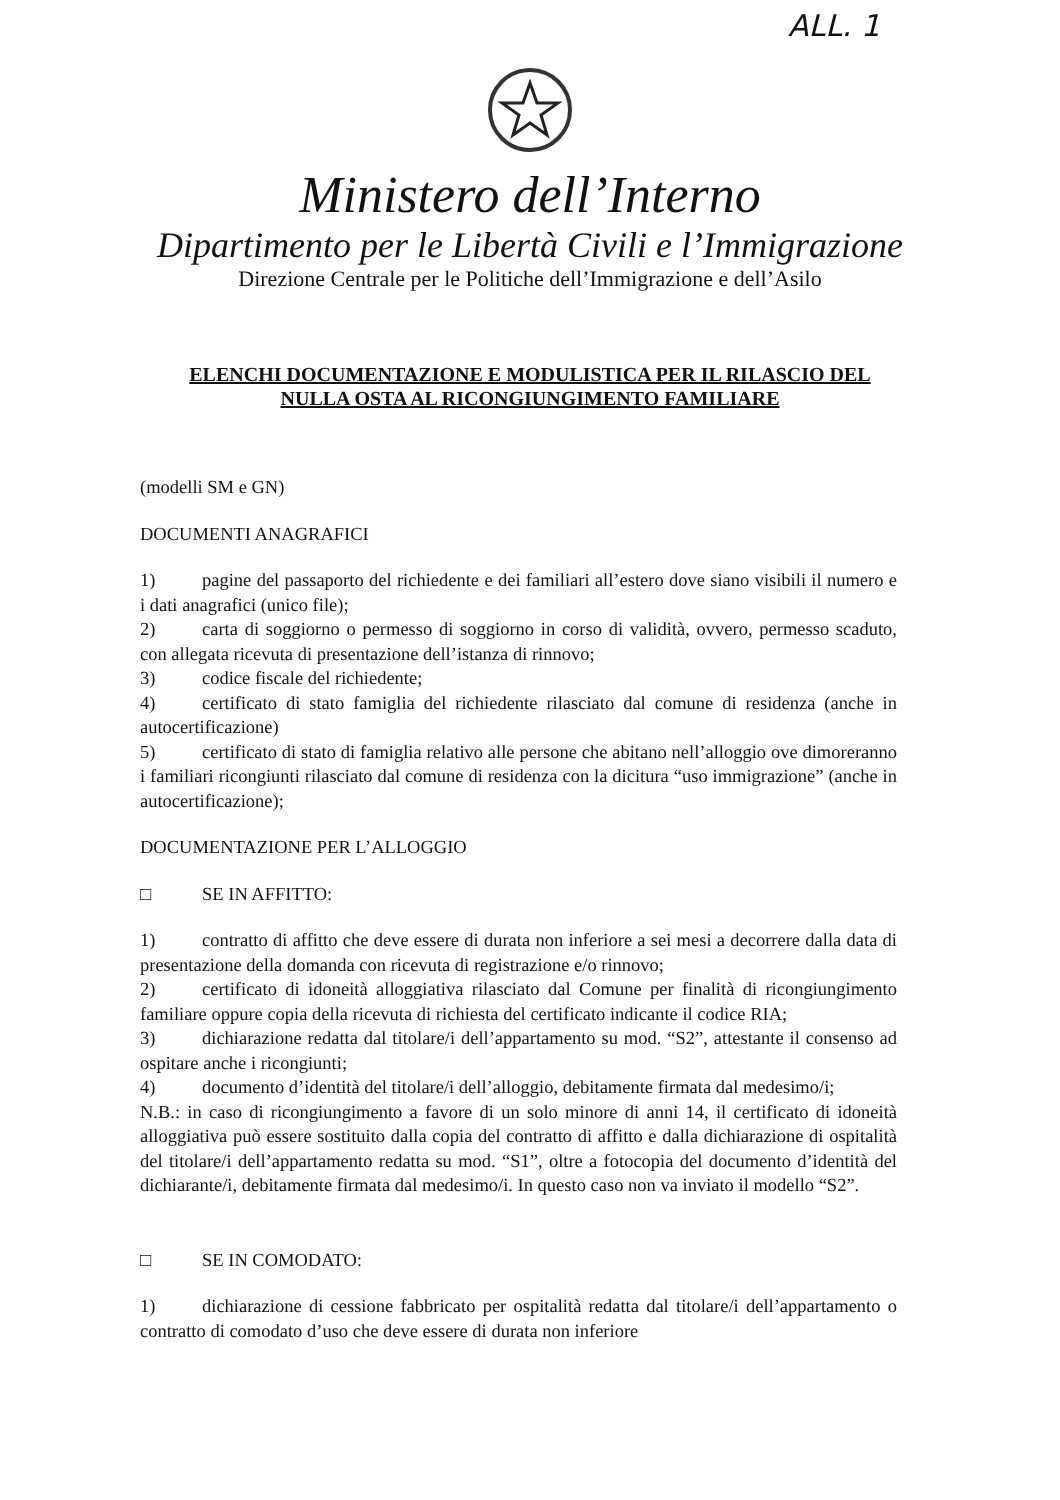ALL. 1
Ministero dell’Interno
Dipartimento per le Libertà Civili e l’Immigrazione
Direzione Centrale per le Politiche dell’Immigrazione e dell’Asilo
ELENCHI DOCUMENTAZIONE E MODULISTICA PER IL RILASCIO DEL
NULLA OSTA AL RICONGIUNGIMENTO FAMILIARE
(modelli SM e GN)
DOCUMENTI ANAGRAFICI
1) pagine del passaporto del richiedente e dei familiari all’estero dove siano visibili il numero e i dati anagrafici (unico file);
2) carta di soggiorno o permesso di soggiorno in corso di validità, ovvero, permesso scaduto, con allegata ricevuta di presentazione dell’istanza di rinnovo;
3) codice fiscale del richiedente;
4) certificato di stato famiglia del richiedente rilasciato dal comune di residenza (anche in autocertificazione)
5) certificato di stato di famiglia relativo alle persone che abitano nell’alloggio ove dimoreranno i familiari ricongiunti rilasciato dal comune di residenza con la dicitura “uso immigrazione” (anche in autocertificazione);
DOCUMENTAZIONE PER L’ALLOGGIO
□ SE IN AFFITTO:
1) contratto di affitto che deve essere di durata non inferiore a sei mesi a decorrere dalla data di presentazione della domanda con ricevuta di registrazione e/o rinnovo;
2) certificato di idoneità alloggiativa rilasciato dal Comune per finalità di ricongiungimento familiare oppure copia della ricevuta di richiesta del certificato indicante il codice RIA;
3) dichiarazione redatta dal titolare/i dell’appartamento su mod. “S2”, attestante il consenso ad ospitare anche i ricongiunti;
4) documento d’identità del titolare/i dell’alloggio, debitamente firmata dal medesimo/i;
N.B.: in caso di ricongiungimento a favore di un solo minore di anni 14, il certificato di idoneità alloggiativa può essere sostituito dalla copia del contratto di affitto e dalla dichiarazione di ospitalità del titolare/i dell’appartamento redatta su mod. “S1”, oltre a fotocopia del documento d’identità del dichiarante/i, debitamente firmata dal medesimo/i. In questo caso non va inviato il modello “S2”.
□ SE IN COMODATO:
1) dichiarazione di cessione fabbricato per ospitalità redatta dal titolare/i dell’appartamento o contratto di comodato d’uso che deve essere di durata non inferiore